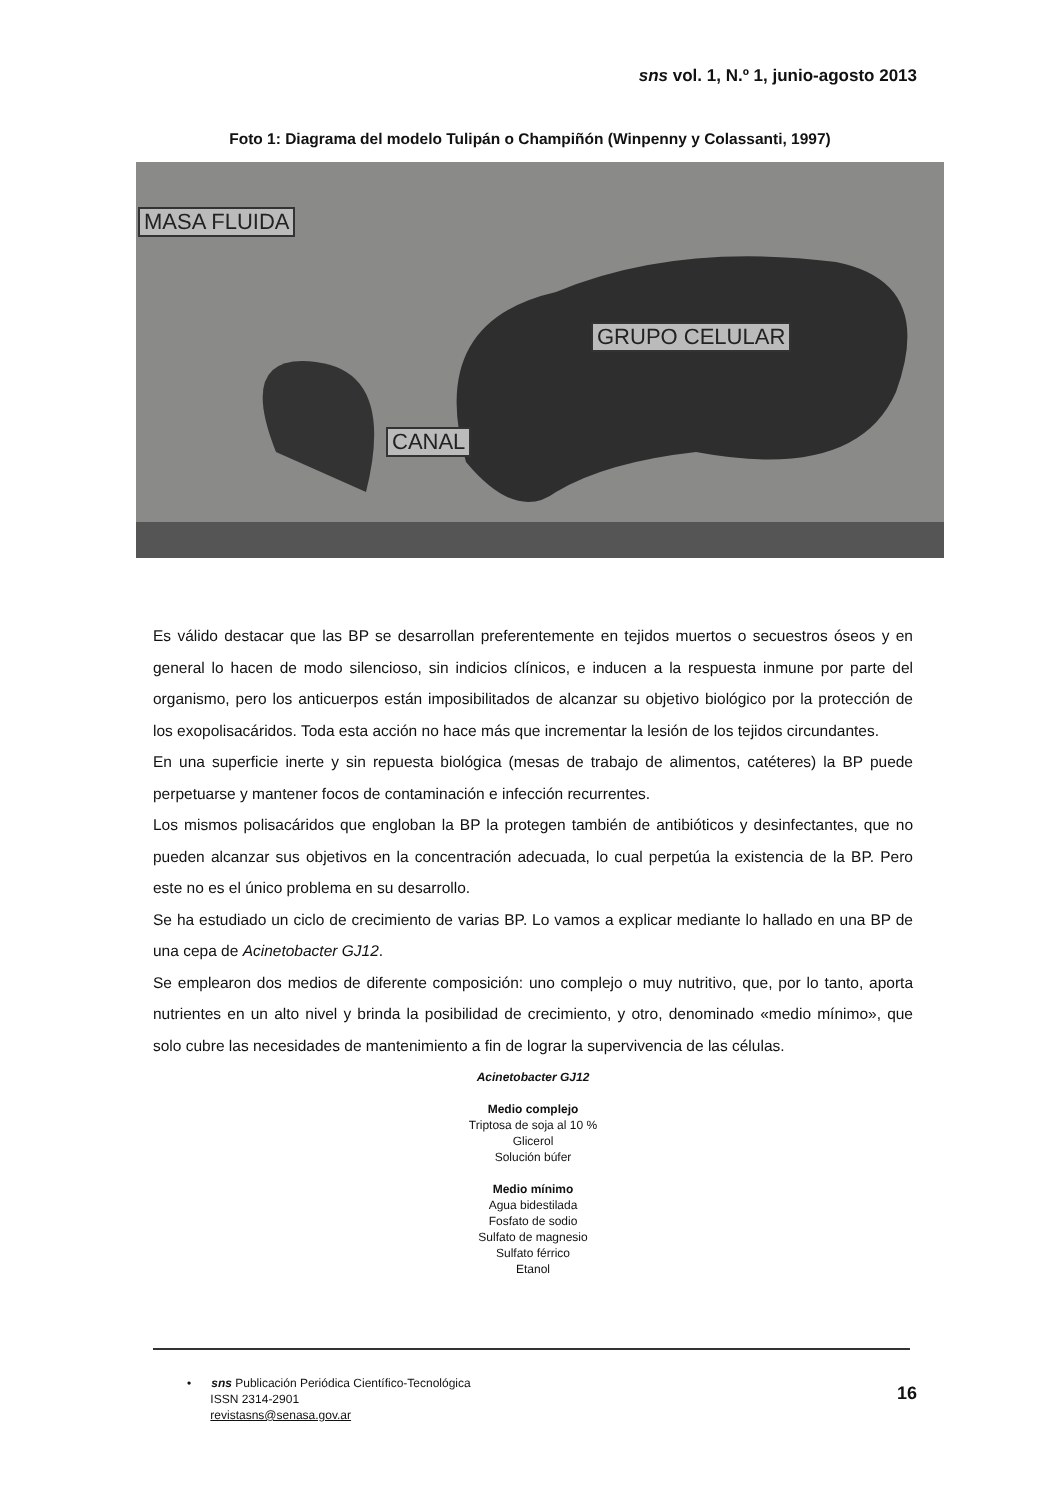sns vol. 1, N.º 1, junio-agosto 2013
Foto 1: Diagrama del modelo Tulipán o Champiñón (Winpenny y Colassanti, 1997)
MASA FLUIDA
GRUPO CELULAR
CANAL
Es válido destacar que las BP se desarrollan preferentemente en tejidos muertos o secuestros óseos y en general lo hacen de modo silencioso, sin indicios clínicos, e inducen a la respuesta inmune por parte del organismo, pero los anticuerpos están imposibilitados de alcanzar su objetivo biológico por la protección de los exopolisacáridos. Toda esta acción no hace más que incrementar la lesión de los tejidos circundantes.
En una superficie inerte y sin repuesta biológica (mesas de trabajo de alimentos, catéteres) la BP puede perpetuarse y mantener focos de contaminación e infección recurrentes.
Los mismos polisacáridos que engloban la BP la protegen también de antibióticos y desinfectantes, que no pueden alcanzar sus objetivos en la concentración adecuada, lo cual perpetúa la existencia de la BP. Pero este no es el único problema en su desarrollo.
Se ha estudiado un ciclo de crecimiento de varias BP. Lo vamos a explicar mediante lo hallado en una BP de una cepa de Acinetobacter GJ12.
Se emplearon dos medios de diferente composición: uno complejo o muy nutritivo, que, por lo tanto, aporta nutrientes en un alto nivel y brinda la posibilidad de crecimiento, y otro, denominado «medio mínimo», que solo cubre las necesidades de mantenimiento a fin de lograr la supervivencia de las células.
Acinetobacter GJ12
Medio complejo
Triptosa de soja al 10 %
Glicerol
Solución búfer
Medio mínimo
Agua bidestilada
Fosfato de sodio
Sulfato de magnesio
Sulfato férrico
Etanol
• sns Publicación Periódica Científico-Tecnológica
ISSN 2314-2901
revistasns@senasa.gov.ar
16